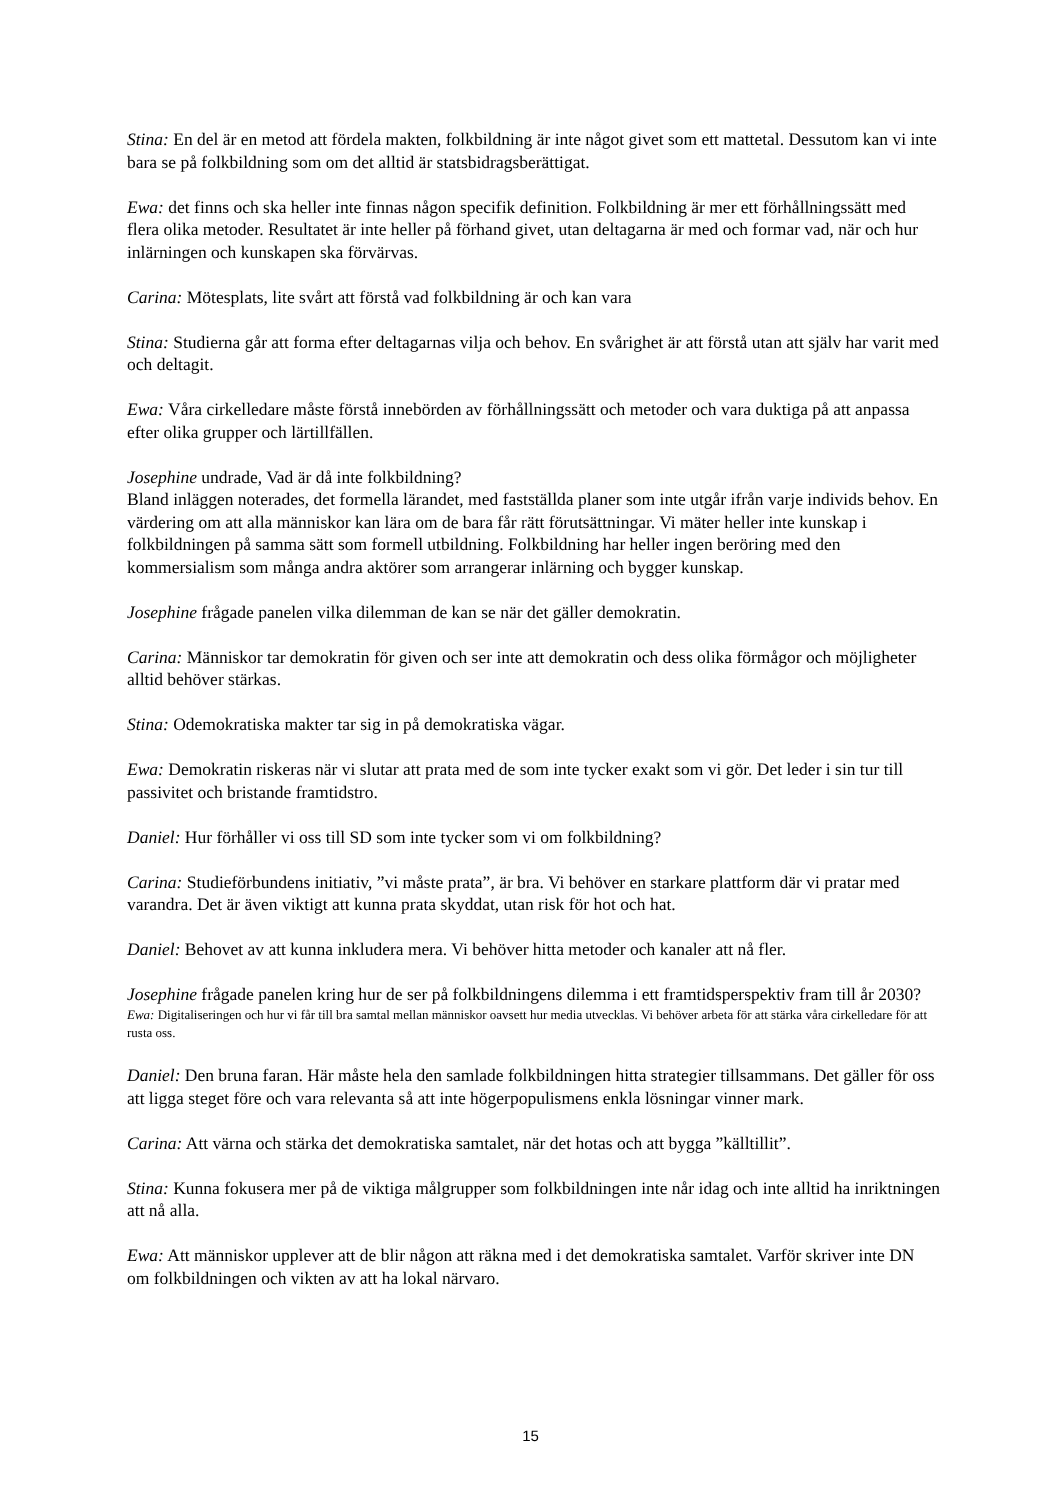Stina: En del är en metod att fördela makten, folkbildning är inte något givet som ett mattetal. Dessutom kan vi inte bara se på folkbildning som om det alltid är statsbidragsberättigat.
Ewa: det finns och ska heller inte finnas någon specifik definition. Folkbildning är mer ett förhållningssätt med flera olika metoder. Resultatet är inte heller på förhand givet, utan deltagarna är med och formar vad, när och hur inlärningen och kunskapen ska förvärvas.
Carina: Mötesplats, lite svårt att förstå vad folkbildning är och kan vara
Stina: Studierna går att forma efter deltagarnas vilja och behov. En svårighet är att förstå utan att själv har varit med och deltagit.
Ewa: Våra cirkelledare måste förstå innebörden av förhållningssätt och metoder och vara duktiga på att anpassa efter olika grupper och lärtillfällen.
Josephine undrade, Vad är då inte folkbildning?
Bland inläggen noterades, det formella lärandet, med fastställda planer som inte utgår ifrån varje individs behov. En värdering om att alla människor kan lära om de bara får rätt förutsättningar. Vi mäter heller inte kunskap i folkbildningen på samma sätt som formell utbildning. Folkbildning har heller ingen beröring med den kommersialism som många andra aktörer som arrangerar inlärning och bygger kunskap.
Josephine frågade panelen vilka dilemman de kan se när det gäller demokratin.
Carina: Människor tar demokratin för given och ser inte att demokratin och dess olika förmågor och möjligheter alltid behöver stärkas.
Stina: Odemokratiska makter tar sig in på demokratiska vägar.
Ewa: Demokratin riskeras när vi slutar att prata med de som inte tycker exakt som vi gör. Det leder i sin tur till passivitet och bristande framtidstro.
Daniel: Hur förhåller vi oss till SD som inte tycker som vi om folkbildning?
Carina: Studieförbundens initiativ, ”vi måste prata”, är bra. Vi behöver en starkare plattform där vi pratar med varandra. Det är även viktigt att kunna prata skyddat, utan risk för hot och hat.
Daniel: Behovet av att kunna inkludera mera. Vi behöver hitta metoder och kanaler att nå fler.
Josephine frågade panelen kring hur de ser på folkbildningens dilemma i ett framtidsperspektiv fram till år 2030?
Ewa: Digitaliseringen och hur vi får till bra samtal mellan människor oavsett hur media utvecklas. Vi behöver arbeta för att stärka våra cirkelledare för att rusta oss.
Daniel: Den bruna faran. Här måste hela den samlade folkbildningen hitta strategier tillsammans. Det gäller för oss att ligga steget före och vara relevanta så att inte högerpopulismens enkla lösningar vinner mark.
Carina: Att värna och stärka det demokratiska samtalet, när det hotas och att bygga ”källtillit”.
Stina: Kunna fokusera mer på de viktiga målgrupper som folkbildningen inte når idag och inte alltid ha inriktningen att nå alla.
Ewa: Att människor upplever att de blir någon att räkna med i det demokratiska samtalet. Varför skriver inte DN om folkbildningen och vikten av att ha lokal närvaro.
15